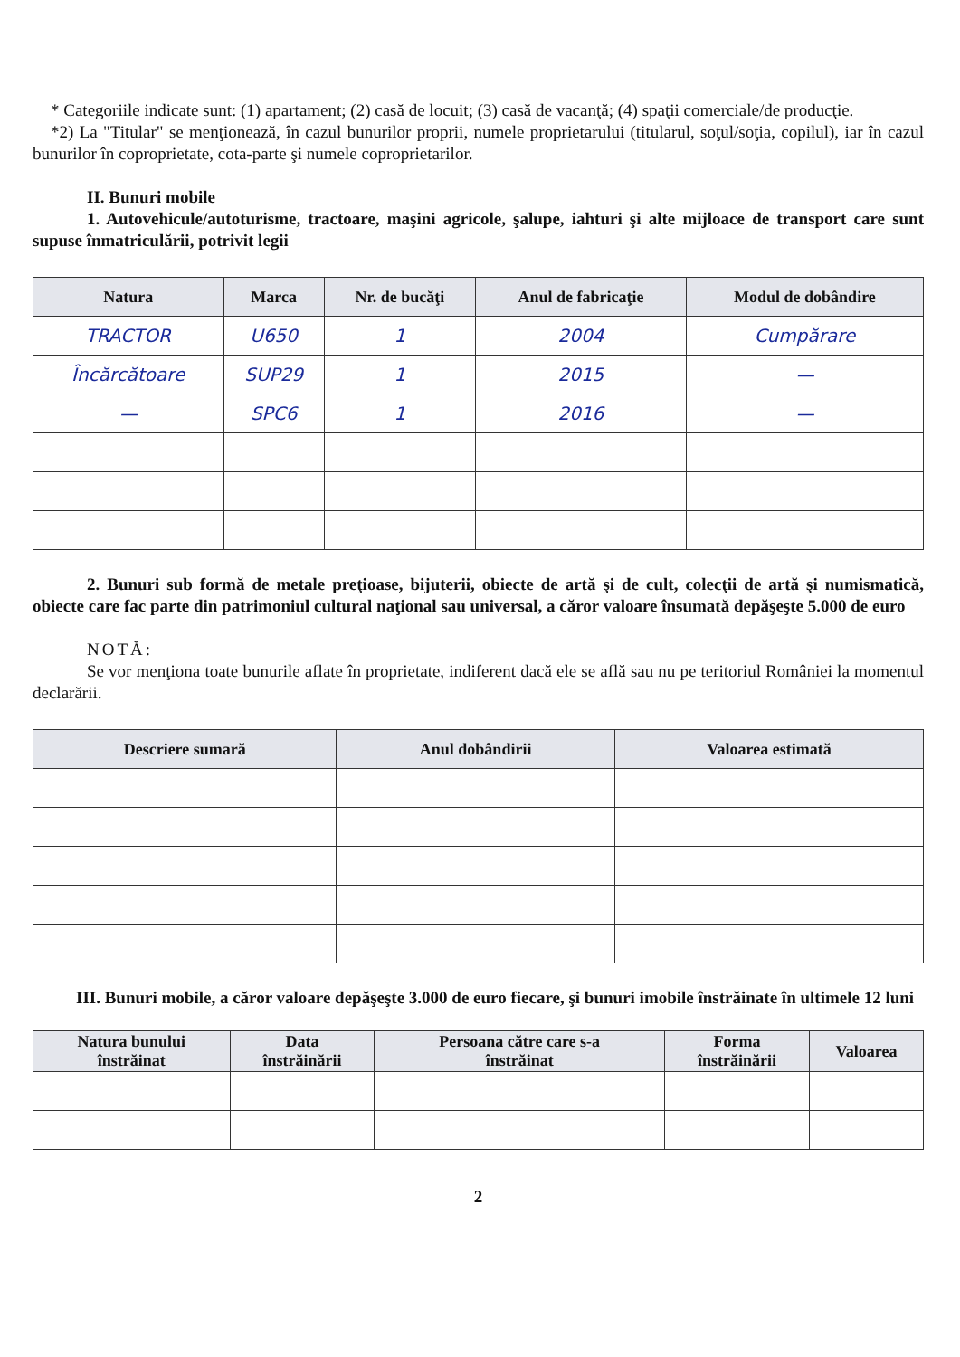* Categoriile indicate sunt: (1) apartament; (2) casă de locuit; (3) casă de vacanţă; (4) spaţii comerciale/de producţie.
*2) La "Titular" se menţionează, în cazul bunurilor proprii, numele proprietarului (titularul, soţul/soţia, copilul), iar în cazul bunurilor în coproprietate, cota-parte şi numele coproprietarilor.
II. Bunuri mobile
1. Autovehicule/autoturisme, tractoare, maşini agricole, şalupe, iahturi şi alte mijloace de transport care sunt supuse înmatriculării, potrivit legii
| Natura | Marca | Nr. de bucăţi | Anul de fabricaţie | Modul de dobândire |
| --- | --- | --- | --- | --- |
| TRACTOR | U650 | 1 | 2004 | Cumpărare |
| Încărcătoare | SUP29 | 1 | 2015 | — |
| — | SPC6 | 1 | 2016 | — |
2. Bunuri sub formă de metale preţioase, bijuterii, obiecte de artă şi de cult, colecţii de artă şi numismatică, obiecte care fac parte din patrimoniul cultural naţional sau universal, a căror valoare însumată depăşeşte 5.000 de euro
NOTĂ:
Se vor menţiona toate bunurile aflate în proprietate, indiferent dacă ele se află sau nu pe teritoriul României la momentul declarării.
| Descriere sumară | Anul dobândirii | Valoarea estimată |
| --- | --- | --- |
III. Bunuri mobile, a căror valoare depăşeşte 3.000 de euro fiecare, şi bunuri imobile înstrăinate în ultimele 12 luni
| Natura bunului înstrăinat | Data înstrăinării | Persoana către care s-a înstrăinat | Forma înstrăinării | Valoarea |
| --- | --- | --- | --- | --- |
2